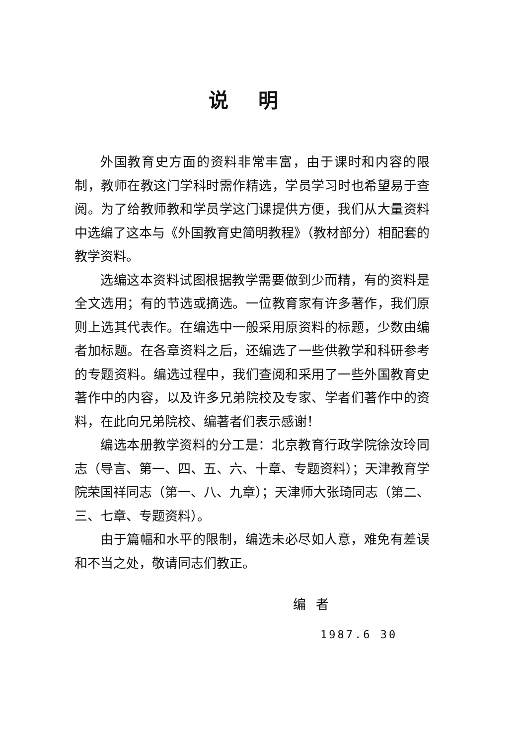说明
外国教育史方面的资料非常丰富，由于课时和内容的限制，教师在教这门学科时需作精选，学员学习时也希望易于查阅。为了给教师教和学员学这门课提供方便，我们从大量资料中选编了这本与《外国教育史简明教程》（教材部分）相配套的教学资料。
选编这本资料试图根据教学需要做到少而精，有的资料是全文选用；有的节选或摘选。一位教育家有许多著作，我们原则上选其代表作。在编选中一般采用原资料的标题，少数由编者加标题。在各章资料之后，还编选了一些供教学和科研参考的专题资料。编选过程中，我们查阅和采用了一些外国教育史著作中的内容，以及许多兄弟院校及专家、学者们著作中的资料，在此向兄弟院校、编著者们表示感谢！
编选本册教学资料的分工是：北京教育行政学院徐汝玲同志（导言、第一、四、五、六、十章、专题资料）；天津教育学院荣国祥同志（第一、八、九章）；天津师大张琦同志（第二、三、七章、专题资料）。
由于篇幅和水平的限制，编选未必尽如人意，难免有差误和不当之处，敬请同志们教正。
编者
1987.6 30